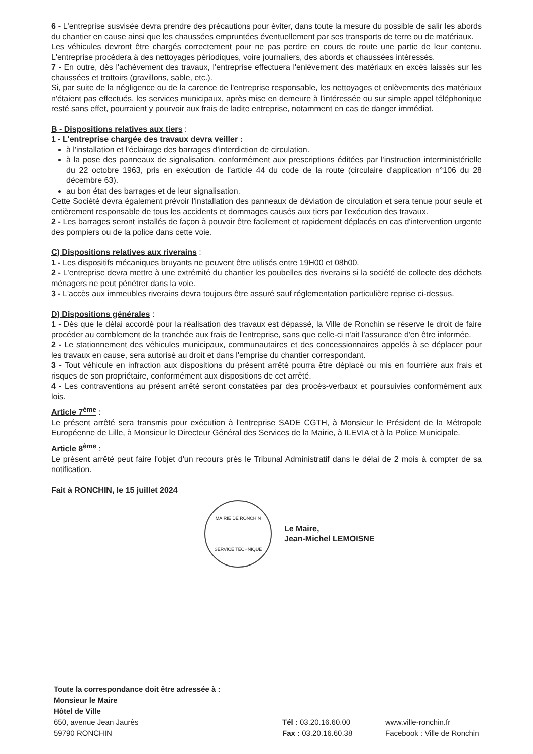6 - L'entreprise susvisée devra prendre des précautions pour éviter, dans toute la mesure du possible de salir les abords du chantier en cause ainsi que les chaussées empruntées éventuellement par ses transports de terre ou de matériaux.
Les véhicules devront être chargés correctement pour ne pas perdre en cours de route une partie de leur contenu. L'entreprise procédera à des nettoyages périodiques, voire journaliers, des abords et chaussées intéressés.
7 - En outre, dès l'achèvement des travaux, l'entreprise effectuera l'enlèvement des matériaux en excès laissés sur les chaussées et trottoirs (gravillons, sable, etc.).
Si, par suite de la négligence ou de la carence de l'entreprise responsable, les nettoyages et enlèvements des matériaux n'étaient pas effectués, les services municipaux, après mise en demeure à l'intéressée ou sur simple appel téléphonique resté sans effet, pourraient y pourvoir aux frais de ladite entreprise, notamment en cas de danger immédiat.
B - Dispositions relatives aux tiers :
1 - L'entreprise chargée des travaux devra veiller :
à l'installation et l'éclairage des barrages d'interdiction de circulation.
à la pose des panneaux de signalisation, conformément aux prescriptions éditées par l'instruction interministérielle du 22 octobre 1963, pris en exécution de l'article 44 du code de la route (circulaire d'application n°106 du 28 décembre 63).
au bon état des barrages et de leur signalisation.
Cette Société devra également prévoir l'installation des panneaux de déviation de circulation et sera tenue pour seule et entièrement responsable de tous les accidents et dommages causés aux tiers par l'exécution des travaux.
2 - Les barrages seront installés de façon à pouvoir être facilement et rapidement déplacés en cas d'intervention urgente des pompiers ou de la police dans cette voie.
C) Dispositions relatives aux riverains :
1 - Les dispositifs mécaniques bruyants ne peuvent être utilisés entre 19H00 et 08h00.
2 - L'entreprise devra mettre à une extrémité du chantier les poubelles des riverains si la société de collecte des déchets ménagers ne peut pénétrer dans la voie.
3 - L'accès aux immeubles riverains devra toujours être assuré sauf réglementation particulière reprise ci-dessus.
D) Dispositions générales :
1 - Dès que le délai accordé pour la réalisation des travaux est dépassé, la Ville de Ronchin se réserve le droit de faire procéder au comblement de la tranchée aux frais de l'entreprise, sans que celle-ci n'ait l'assurance d'en être informée.
2 - Le stationnement des véhicules municipaux, communautaires et des concessionnaires appelés à se déplacer pour les travaux en cause, sera autorisé au droit et dans l'emprise du chantier correspondant.
3 - Tout véhicule en infraction aux dispositions du présent arrêté pourra être déplacé ou mis en fourrière aux frais et risques de son propriétaire, conformément aux dispositions de cet arrêté.
4 - Les contraventions au présent arrêté seront constatées par des procès-verbaux et poursuivies conformément aux lois.
Article 7<sup>ème</sup> :
Le présent arrêté sera transmis pour exécution à l'entreprise SADE CGTH, à Monsieur le Président de la Métropole Européenne de Lille, à Monsieur le Directeur Général des Services de la Mairie, à ILEVIA et à la Police Municipale.
Article 8<sup>ème</sup> :
Le présent arrêté peut faire l'objet d'un recours près le Tribunal Administratif dans le délai de 2 mois à compter de sa notification.
Fait à RONCHIN, le 15 juillet 2024
MAIRIE DE RONCHIN
SERVICE TECHNIQUE
Le Maire,
Jean-Michel LEMOISNE
Toute la correspondance doit être adressée à :
Monsieur le Maire
Hôtel de Ville
650, avenue Jean Jaurès
59790 RONCHIN
Tél : 03.20.16.60.00
Fax : 03.20.16.60.38
www.ville-ronchin.fr
Facebook : Ville de Ronchin